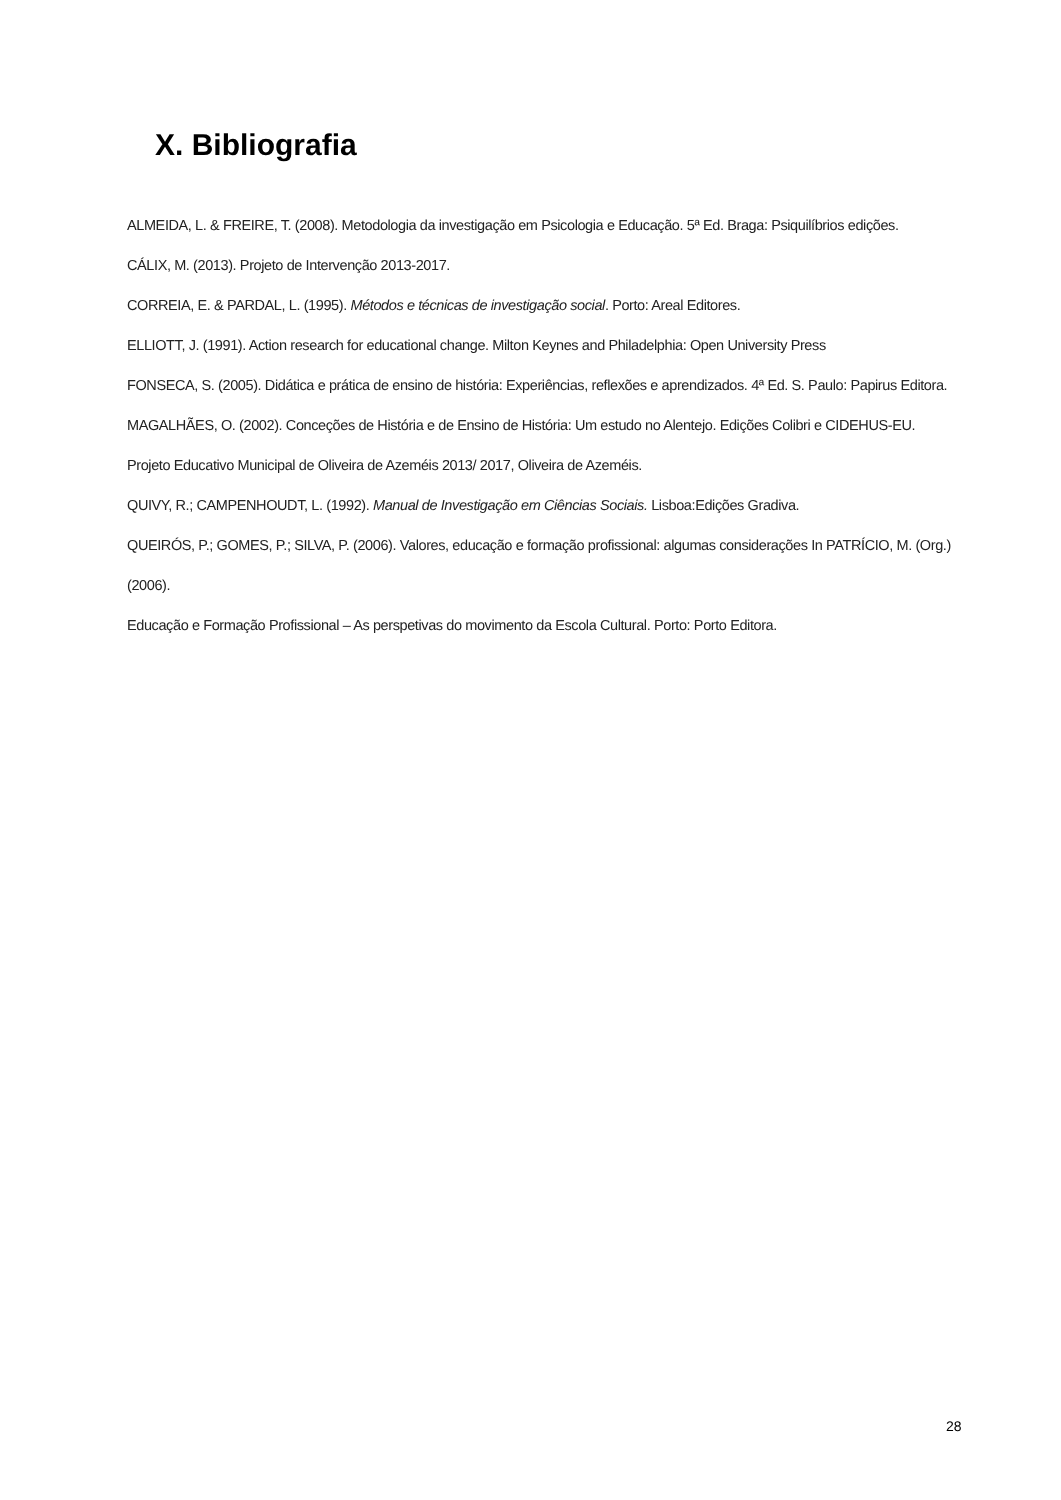X. Bibliografia
ALMEIDA, L. & FREIRE, T. (2008). Metodologia da investigação em Psicologia e Educação. 5ª Ed. Braga: Psiquilíbrios edições.
CÁLIX, M. (2013). Projeto de Intervenção 2013-2017.
CORREIA, E. & PARDAL, L. (1995). Métodos e técnicas de investigação social. Porto: Areal Editores.
ELLIOTT, J. (1991). Action research for educational change. Milton Keynes and Philadelphia: Open University Press
FONSECA, S. (2005). Didática e prática de ensino de história: Experiências, reflexões e aprendizados. 4ª Ed. S. Paulo: Papirus Editora.
MAGALHÃES, O. (2002). Conceções de História e de Ensino de História: Um estudo no Alentejo. Edições Colibri e CIDEHUS-EU.
Projeto Educativo Municipal de Oliveira de Azeméis 2013/ 2017, Oliveira de Azeméis.
QUIVY, R.; CAMPENHOUDT, L. (1992). Manual de Investigação em Ciências Sociais. Lisboa:Edições Gradiva.
QUEIRÓS, P.; GOMES, P.; SILVA, P. (2006). Valores, educação e formação profissional: algumas considerações In PATRÍCIO, M. (Org.) (2006).
Educação e Formação Profissional – As perspetivas do movimento da Escola Cultural. Porto: Porto Editora.
28